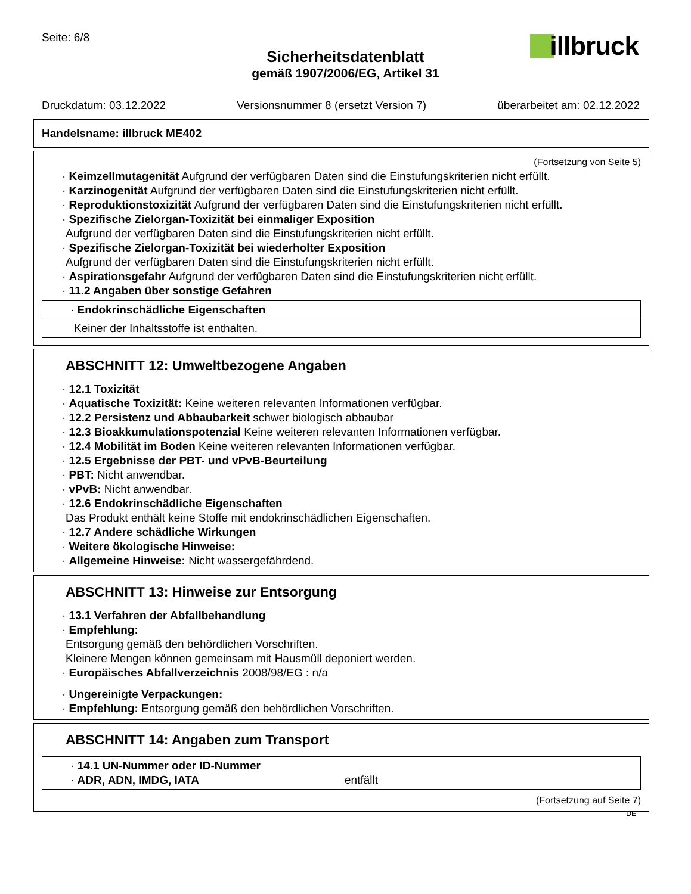Seite: 6/8 illbruck
Sicherheitsdatenblatt
gemäß 1907/2006/EG, Artikel 31
Druckdatum: 03.12.2022 Versionsnummer 8 (ersetzt Version 7) überarbeitet am: 02.12.2022
Handelsname: illbruck ME402
(Fortsetzung von Seite 5)
· Keimzellmutagenität Aufgrund der verfügbaren Daten sind die Einstufungskriterien nicht erfüllt.
· Karzinogenität Aufgrund der verfügbaren Daten sind die Einstufungskriterien nicht erfüllt.
· Reproduktionstoxizität Aufgrund der verfügbaren Daten sind die Einstufungskriterien nicht erfüllt.
· Spezifische Zielorgan-Toxizität bei einmaliger Exposition
Aufgrund der verfügbaren Daten sind die Einstufungskriterien nicht erfüllt.
· Spezifische Zielorgan-Toxizität bei wiederholter Exposition
Aufgrund der verfügbaren Daten sind die Einstufungskriterien nicht erfüllt.
· Aspirationsgefahr Aufgrund der verfügbaren Daten sind die Einstufungskriterien nicht erfüllt.
· 11.2 Angaben über sonstige Gefahren
· Endokrinschädliche Eigenschaften
Keiner der Inhaltsstoffe ist enthalten.
ABSCHNITT 12: Umweltbezogene Angaben
· 12.1 Toxizität
· Aquatische Toxizität: Keine weiteren relevanten Informationen verfügbar.
· 12.2 Persistenz und Abbaubarkeit schwer biologisch abbaubar
· 12.3 Bioakkumulationspotenzial Keine weiteren relevanten Informationen verfügbar.
· 12.4 Mobilität im Boden Keine weiteren relevanten Informationen verfügbar.
· 12.5 Ergebnisse der PBT- und vPvB-Beurteilung
· PBT: Nicht anwendbar.
· vPvB: Nicht anwendbar.
· 12.6 Endokrinschädliche Eigenschaften
Das Produkt enthält keine Stoffe mit endokrinschädlichen Eigenschaften.
· 12.7 Andere schädliche Wirkungen
· Weitere ökologische Hinweise:
· Allgemeine Hinweise: Nicht wassergefährdend.
ABSCHNITT 13: Hinweise zur Entsorgung
· 13.1 Verfahren der Abfallbehandlung
· Empfehlung:
Entsorgung gemäß den behördlichen Vorschriften.
Kleinere Mengen können gemeinsam mit Hausmüll deponiert werden.
· Europäisches Abfallverzeichnis 2008/98/EG : n/a
· Ungereinigte Verpackungen:
· Empfehlung: Entsorgung gemäß den behördlichen Vorschriften.
ABSCHNITT 14: Angaben zum Transport
· 14.1 UN-Nummer oder ID-Nummer
· ADR, ADN, IMDG, IATA entfällt
(Fortsetzung auf Seite 7)
DE